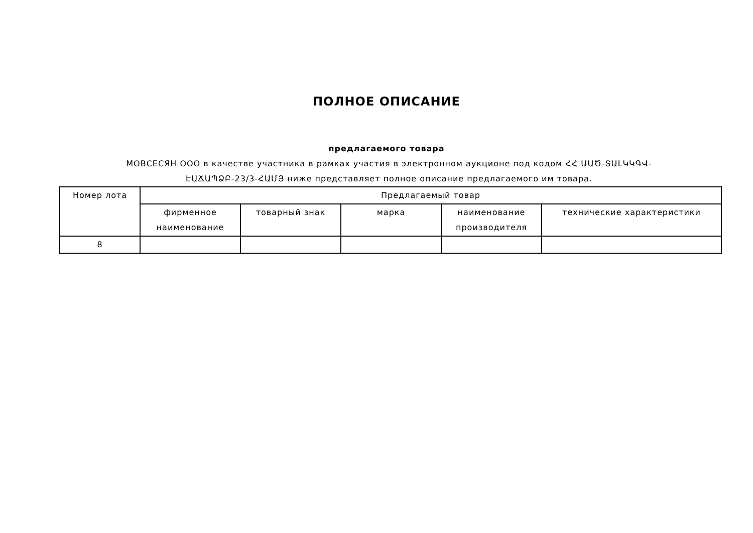ПОЛНОЕ ОПИСАНИЕ
предлагаемого товара
МОВСЕСЯН ООО в качестве участника в рамках участия в электронном аукционе под кодом ՀՀ ԱԱԾ-ՏԱԼԿԿԳՎ-ԷԱՃԱՊՁԲ-23/3-ՀԱՄՅ ниже представляет полное описание предлагаемого им товара.
| Номер лота | Предлагаемый товар | | | | |
| --- | --- | --- | --- | --- | --- |
| | фирменное наименование | товарный знак | марка | наименование производителя | технические характеристики |
| 8 | | | | | |